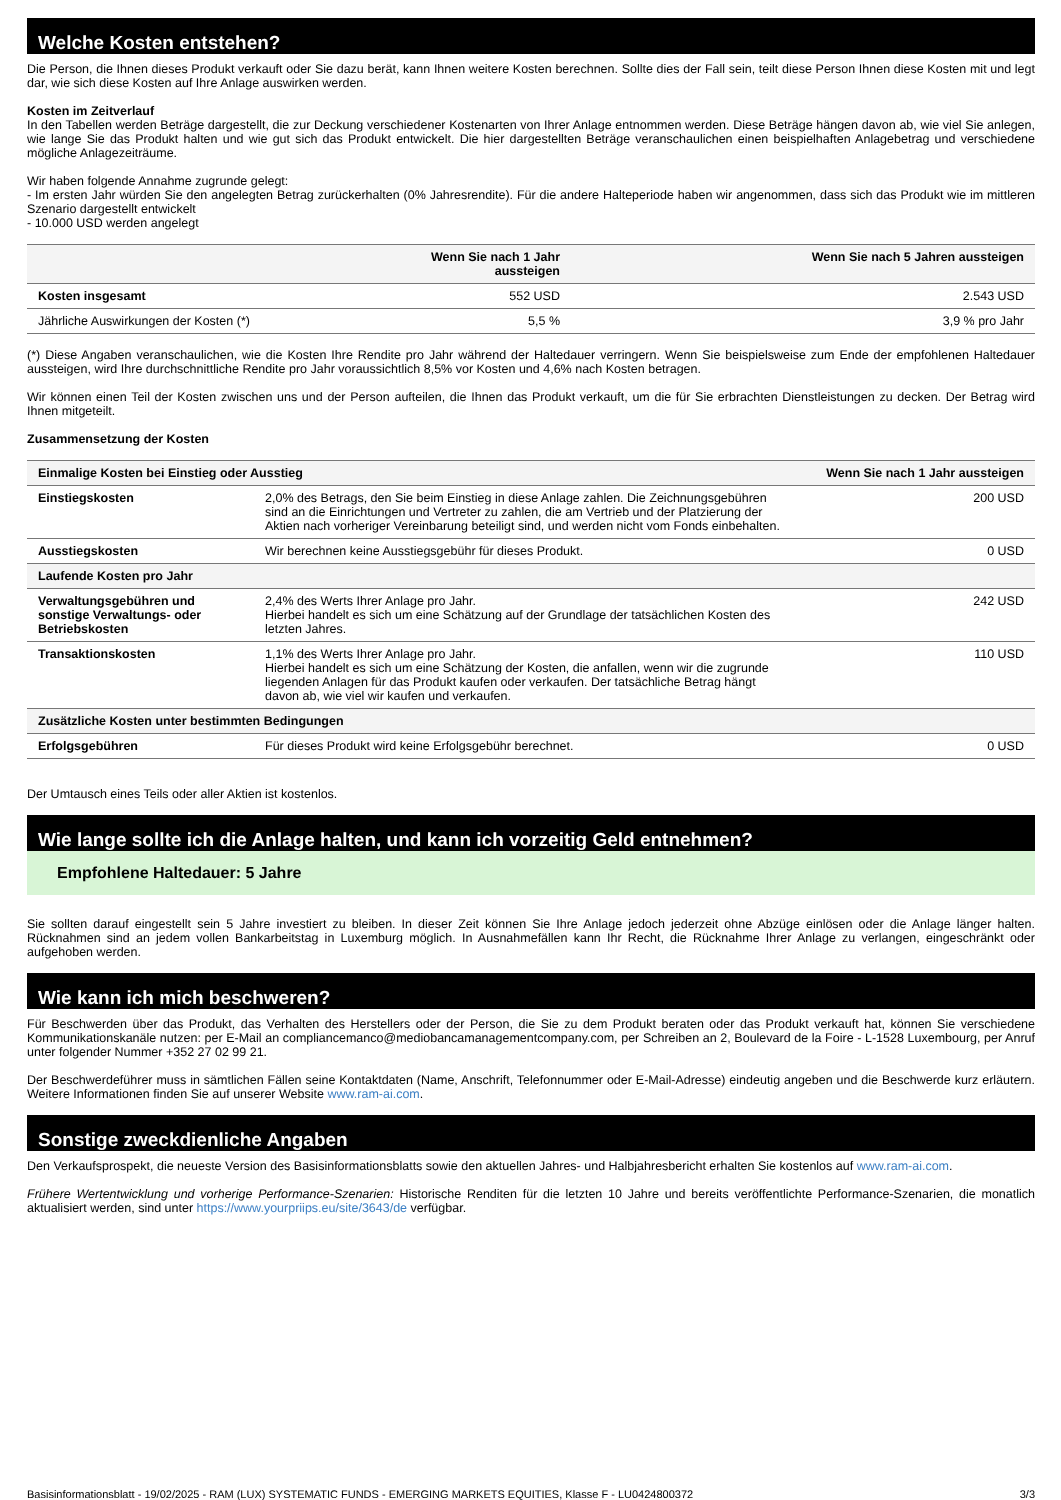Welche Kosten entstehen?
Die Person, die Ihnen dieses Produkt verkauft oder Sie dazu berät, kann Ihnen weitere Kosten berechnen. Sollte dies der Fall sein, teilt diese Person Ihnen diese Kosten mit und legt dar, wie sich diese Kosten auf Ihre Anlage auswirken werden.
Kosten im Zeitverlauf
In den Tabellen werden Beträge dargestellt, die zur Deckung verschiedener Kostenarten von Ihrer Anlage entnommen werden. Diese Beträge hängen davon ab, wie viel Sie anlegen, wie lange Sie das Produkt halten und wie gut sich das Produkt entwickelt. Die hier dargestellten Beträge veranschaulichen einen beispielhaften Anlagebetrag und verschiedene mögliche Anlagezeiträume.
Wir haben folgende Annahme zugrunde gelegt:
- Im ersten Jahr würden Sie den angelegten Betrag zurückerhalten (0% Jahresrendite). Für die andere Halteperiode haben wir angenommen, dass sich das Produkt wie im mittleren Szenario dargestellt entwickelt
- 10.000 USD werden angelegt
| | Wenn Sie nach 1 Jahr aussteigen | Wenn Sie nach 5 Jahren aussteigen |
| --- | --- | --- |
| Kosten insgesamt | 552 USD | 2.543 USD |
| Jährliche Auswirkungen der Kosten (*) | 5,5 % | 3,9 % pro Jahr |
(*) Diese Angaben veranschaulichen, wie die Kosten Ihre Rendite pro Jahr während der Haltedauer verringern. Wenn Sie beispielsweise zum Ende der empfohlenen Haltedauer aussteigen, wird Ihre durchschnittliche Rendite pro Jahr voraussichtlich 8,5% vor Kosten und 4,6% nach Kosten betragen.
Wir können einen Teil der Kosten zwischen uns und der Person aufteilen, die Ihnen das Produkt verkauft, um die für Sie erbrachten Dienstleistungen zu decken. Der Betrag wird Ihnen mitgeteilt.
Zusammensetzung der Kosten
| Einmalige Kosten bei Einstieg oder Ausstieg | | Wenn Sie nach 1 Jahr aussteigen |
| --- | --- | --- |
| Einstiegskosten | 2,0% des Betrags, den Sie beim Einstieg in diese Anlage zahlen. Die Zeichnungsgebühren sind an die Einrichtungen und Vertreter zu zahlen, die am Vertrieb und der Platzierung der Aktien nach vorheriger Vereinbarung beteiligt sind, und werden nicht vom Fonds einbehalten. | 200 USD |
| Ausstiegskosten | Wir berechnen keine Ausstiegsgebühr für dieses Produkt. | 0 USD |
| Laufende Kosten pro Jahr | | |
| Verwaltungsgebühren und sonstige Verwaltungs- oder Betriebskosten | 2,4% des Werts Ihrer Anlage pro Jahr. Hierbei handelt es sich um eine Schätzung auf der Grundlage der tatsächlichen Kosten des letzten Jahres. | 242 USD |
| Transaktionskosten | 1,1% des Werts Ihrer Anlage pro Jahr. Hierbei handelt es sich um eine Schätzung der Kosten, die anfallen, wenn wir die zugrunde liegenden Anlagen für das Produkt kaufen oder verkaufen. Der tatsächliche Betrag hängt davon ab, wie viel wir kaufen und verkaufen. | 110 USD |
| Zusätzliche Kosten unter bestimmten Bedingungen | | |
| Erfolgsgebühren | Für dieses Produkt wird keine Erfolgsgebühr berechnet. | 0 USD |
Der Umtausch eines Teils oder aller Aktien ist kostenlos.
Wie lange sollte ich die Anlage halten, und kann ich vorzeitig Geld entnehmen?
Empfohlene Haltedauer: 5 Jahre
Sie sollten darauf eingestellt sein 5 Jahre investiert zu bleiben. In dieser Zeit können Sie Ihre Anlage jedoch jederzeit ohne Abzüge einlösen oder die Anlage länger halten. Rücknahmen sind an jedem vollen Bankarbeitstag in Luxemburg möglich. In Ausnahmefällen kann Ihr Recht, die Rücknahme Ihrer Anlage zu verlangen, eingeschränkt oder aufgehoben werden.
Wie kann ich mich beschweren?
Für Beschwerden über das Produkt, das Verhalten des Herstellers oder der Person, die Sie zu dem Produkt beraten oder das Produkt verkauft hat, können Sie verschiedene Kommunikationskanäle nutzen: per E-Mail an compliancemanco@mediobancamanagementcompany.com, per Schreiben an 2, Boulevard de la Foire - L-1528 Luxembourg, per Anruf unter folgender Nummer +352 27 02 99 21.
Der Beschwerdeführer muss in sämtlichen Fällen seine Kontaktdaten (Name, Anschrift, Telefonnummer oder E-Mail-Adresse) eindeutig angeben und die Beschwerde kurz erläutern. Weitere Informationen finden Sie auf unserer Website www.ram-ai.com.
Sonstige zweckdienliche Angaben
Den Verkaufsprospekt, die neueste Version des Basisinformationsblatts sowie den aktuellen Jahres- und Halbjahresbericht erhalten Sie kostenlos auf www.ram-ai.com.
Frühere Wertentwicklung und vorherige Performance-Szenarien: Historische Renditen für die letzten 10 Jahre und bereits veröffentlichte Performance-Szenarien, die monatlich aktualisiert werden, sind unter https://www.yourpriips.eu/site/3643/de verfügbar.
Basisinformationsblatt - 19/02/2025 - RAM (LUX) SYSTEMATIC FUNDS - EMERGING MARKETS EQUITIES, Klasse F - LU0424800372 3/3